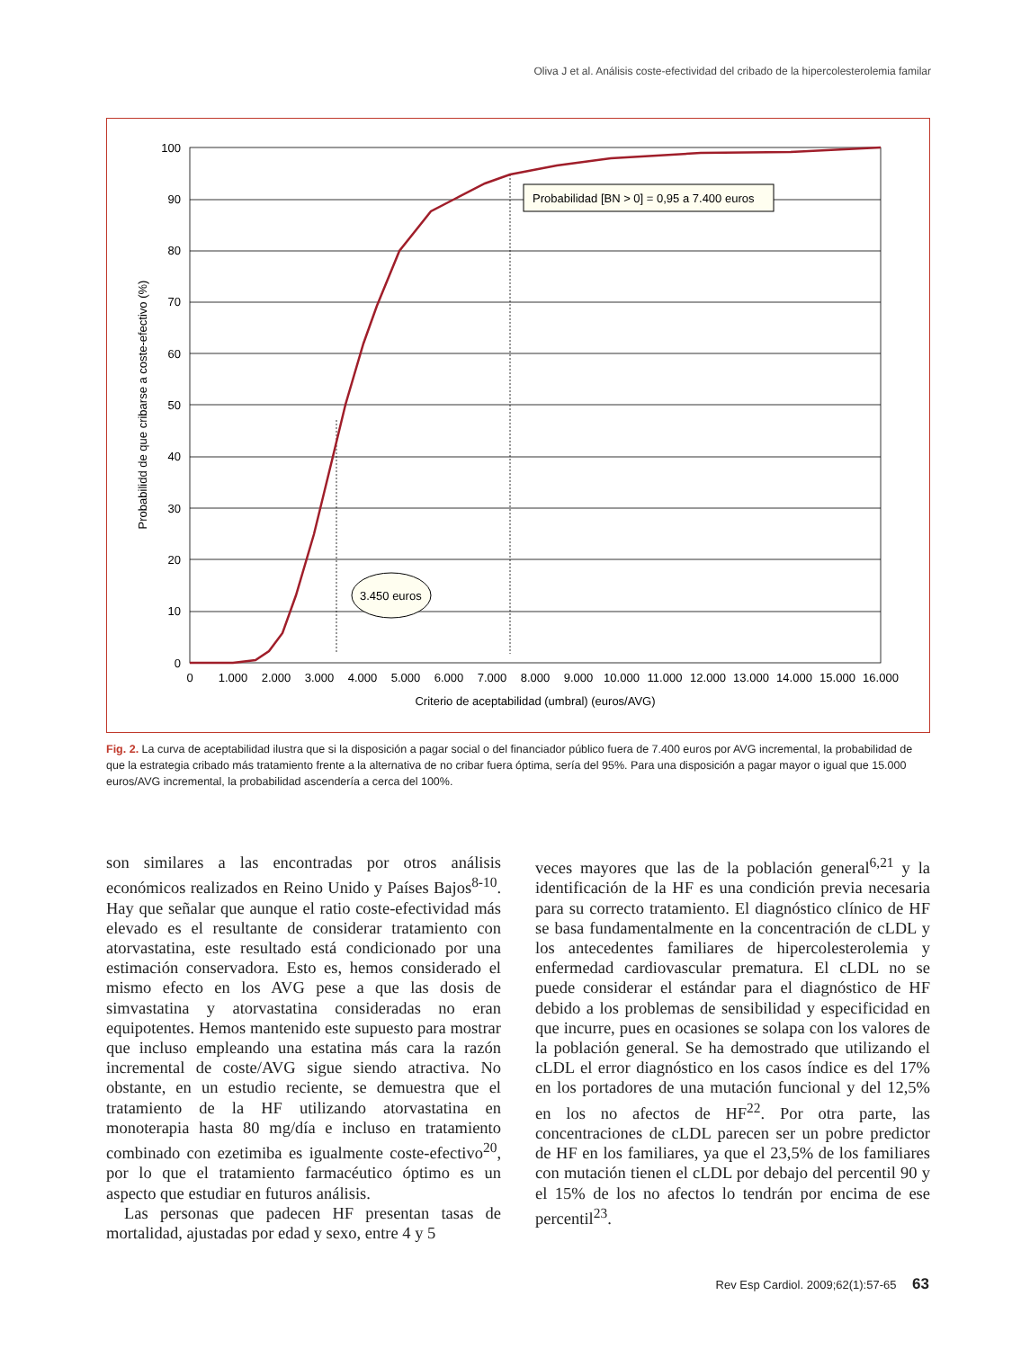Oliva J et al. Análisis coste-efectividad del cribado de la hipercolesterolemia familar
Probabilidad [BN > 0] = 0,95 a 7.400 euros
3.450 euros
100
90
80
70
60
50
40
30
20
10
0
0
1.000
2.000
3.000
4.000
5.000
6.000
7.000
8.000
9.000
10.000
11.000
12.000
13.000
14.000
15.000
16.000
Criterio de aceptabilidad (umbral) (euros/AVG)
Probabilidd de que cribarse a coste-efectivo (%)
Fig. 2. La curva de aceptabilidad ilustra que si la disposición a pagar social o del financiador público fuera de 7.400 euros por AVG incremental, la probabilidad de que la estrategia cribado más tratamiento frente a la alternativa de no cribar fuera óptima, sería del 95%. Para una disposición a pagar mayor o igual que 15.000 euros/AVG incremental, la probabilidad ascendería a cerca del 100%.
son similares a las encontradas por otros análisis económicos realizados en Reino Unido y Países Bajos<sup>8-10</sup>. Hay que señalar que aunque el ratio coste-efectividad más elevado es el resultante de considerar tratamiento con atorvastatina, este resultado está condicionado por una estimación conservadora. Esto es, hemos considerado el mismo efecto en los AVG pese a que las dosis de simvastatina y atorvastatina consideradas no eran equipotentes. Hemos mantenido este supuesto para mostrar que incluso empleando una estatina más cara la razón incremental de coste/AVG sigue siendo atractiva. No obstante, en un estudio reciente, se demuestra que el tratamiento de la HF utilizando atorvastatina en monoterapia hasta 80 mg/día e incluso en tratamiento combinado con ezetimiba es igualmente coste-efectivo<sup>20</sup>, por lo que el tratamiento farmacéutico óptimo es un aspecto que estudiar en futuros análisis.
Las personas que padecen HF presentan tasas de mortalidad, ajustadas por edad y sexo, entre 4 y 5
veces mayores que las de la población general<sup>6,21</sup> y la identificación de la HF es una condición previa necesaria para su correcto tratamiento. El diagnóstico clínico de HF se basa fundamentalmente en la concentración de cLDL y los antecedentes familiares de hipercolesterolemia y enfermedad cardiovascular prematura. El cLDL no se puede considerar el estándar para el diagnóstico de HF debido a los problemas de sensibilidad y especificidad en que incurre, pues en ocasiones se solapa con los valores de la población general. Se ha demostrado que utilizando el cLDL el error diagnóstico en los casos índice es del 17% en los portadores de una mutación funcional y del 12,5% en los no afectos de HF<sup>22</sup>. Por otra parte, las concentraciones de cLDL parecen ser un pobre predictor de HF en los familiares, ya que el 23,5% de los familiares con mutación tienen el cLDL por debajo del percentil 90 y el 15% de los no afectos lo tendrán por encima de ese percentil<sup>23</sup>.
Rev Esp Cardiol. 2009;62(1):57-65 63